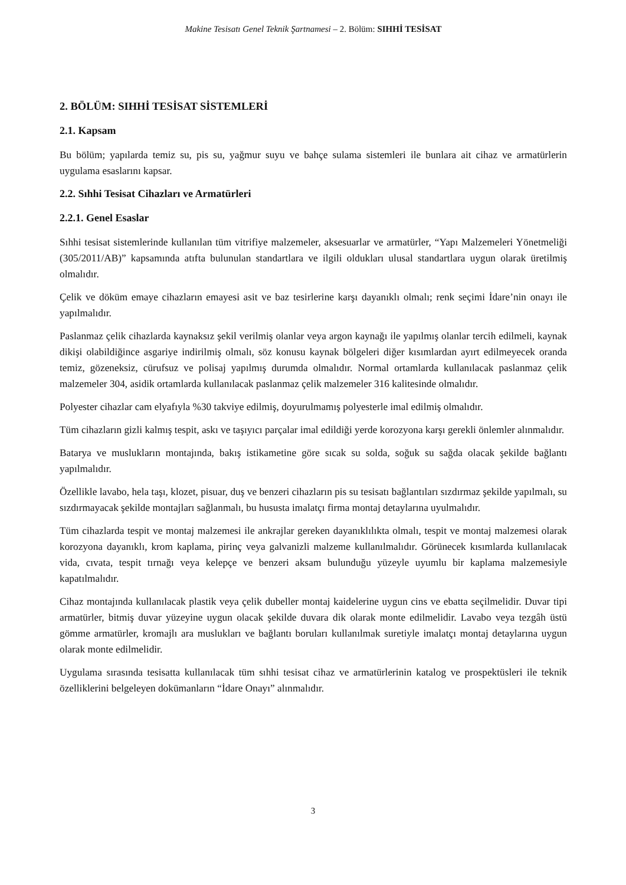Makine Tesisatı Genel Teknik Şartnamesi – 2. Bölüm: SIHHİ TESİSAT
2. BÖLÜM: SIHHİ TESİSAT SİSTEMLERİ
2.1. Kapsam
Bu bölüm; yapılarda temiz su, pis su, yağmur suyu ve bahçe sulama sistemleri ile bunlara ait cihaz ve armatürlerin uygulama esaslarını kapsar.
2.2. Sıhhi Tesisat Cihazları ve Armatürleri
2.2.1. Genel Esaslar
Sıhhi tesisat sistemlerinde kullanılan tüm vitrifiye malzemeler, aksesuarlar ve armatürler, “Yapı Malzemeleri Yönetmeliği (305/2011/AB)” kapsamında atıfta bulunulan standartlara ve ilgili oldukları ulusal standartlara uygun olarak üretilmiş olmalıdır.
Çelik ve döküm emaye cihazların emayesi asit ve baz tesirlerine karşı dayanıklı olmalı; renk seçimi İdare’nin onayı ile yapılmalıdır.
Paslanmaz çelik cihazlarda kaynaksız şekil verilmiş olanlar veya argon kaynağı ile yapılmış olanlar tercih edilmeli, kaynak dikişi olabildiğince asgariye indirilmiş olmalı, söz konusu kaynak bölgeleri diğer kısımlardan ayırt edilmeyecek oranda temiz, gözeneksiz, cürufsuz ve polisaj yapılmış durumda olmalıdır. Normal ortamlarda kullanılacak paslanmaz çelik malzemeler 304, asidik ortamlarda kullanılacak paslanmaz çelik malzemeler 316 kalitesinde olmalıdır.
Polyester cihazlar cam elyafıyla %30 takviye edilmiş, doyurulmamış polyesterle imal edilmiş olmalıdır.
Tüm cihazların gizli kalmış tespit, askı ve taşıyıcı parçalar imal edildiği yerde korozyona karşı gerekli önlemler alınmalıdır.
Batarya ve muslukların montajında, bakış istikametine göre sıcak su solda, soğuk su sağda olacak şekilde bağlantı yapılmalıdır.
Özellikle lavabo, hela taşı, klozet, pisuar, duş ve benzeri cihazların pis su tesisatı bağlantıları sızdırmaz şekilde yapılmalı, su sızdırmayacak şekilde montajları sağlanmalı, bu hususta imalatçı firma montaj detaylarına uyulmalıdır.
Tüm cihazlarda tespit ve montaj malzemesi ile ankrajlar gereken dayanıklılıkta olmalı, tespit ve montaj malzemesi olarak korozyona dayanıklı, krom kaplama, pirinç veya galvanizli malzeme kullanılmalıdır. Görünecek kısımlarda kullanılacak vida, cıvata, tespit tırnağı veya kelepçe ve benzeri aksam bulunduğu yüzeyle uyumlu bir kaplama malzemesiyle kapatılmalıdır.
Cihaz montajında kullanılacak plastik veya çelik dubeller montaj kaidelerine uygun cins ve ebatta seçilmelidir. Duvar tipi armatürler, bitmiş duvar yüzeyine uygun olacak şekilde duvara dik olarak monte edilmelidir. Lavabo veya tezgâh üstü gömme armatürler, kromajlı ara muslukları ve bağlantı boruları kullanılmak suretiyle imalatçı montaj detaylarına uygun olarak monte edilmelidir.
Uygulama sırasında tesisatta kullanılacak tüm sıhhi tesisat cihaz ve armatürlerinin katalog ve prospektüsleri ile teknik özelliklerini belgeleyen dokümanların “İdare Onayı” alınmalıdır.
3